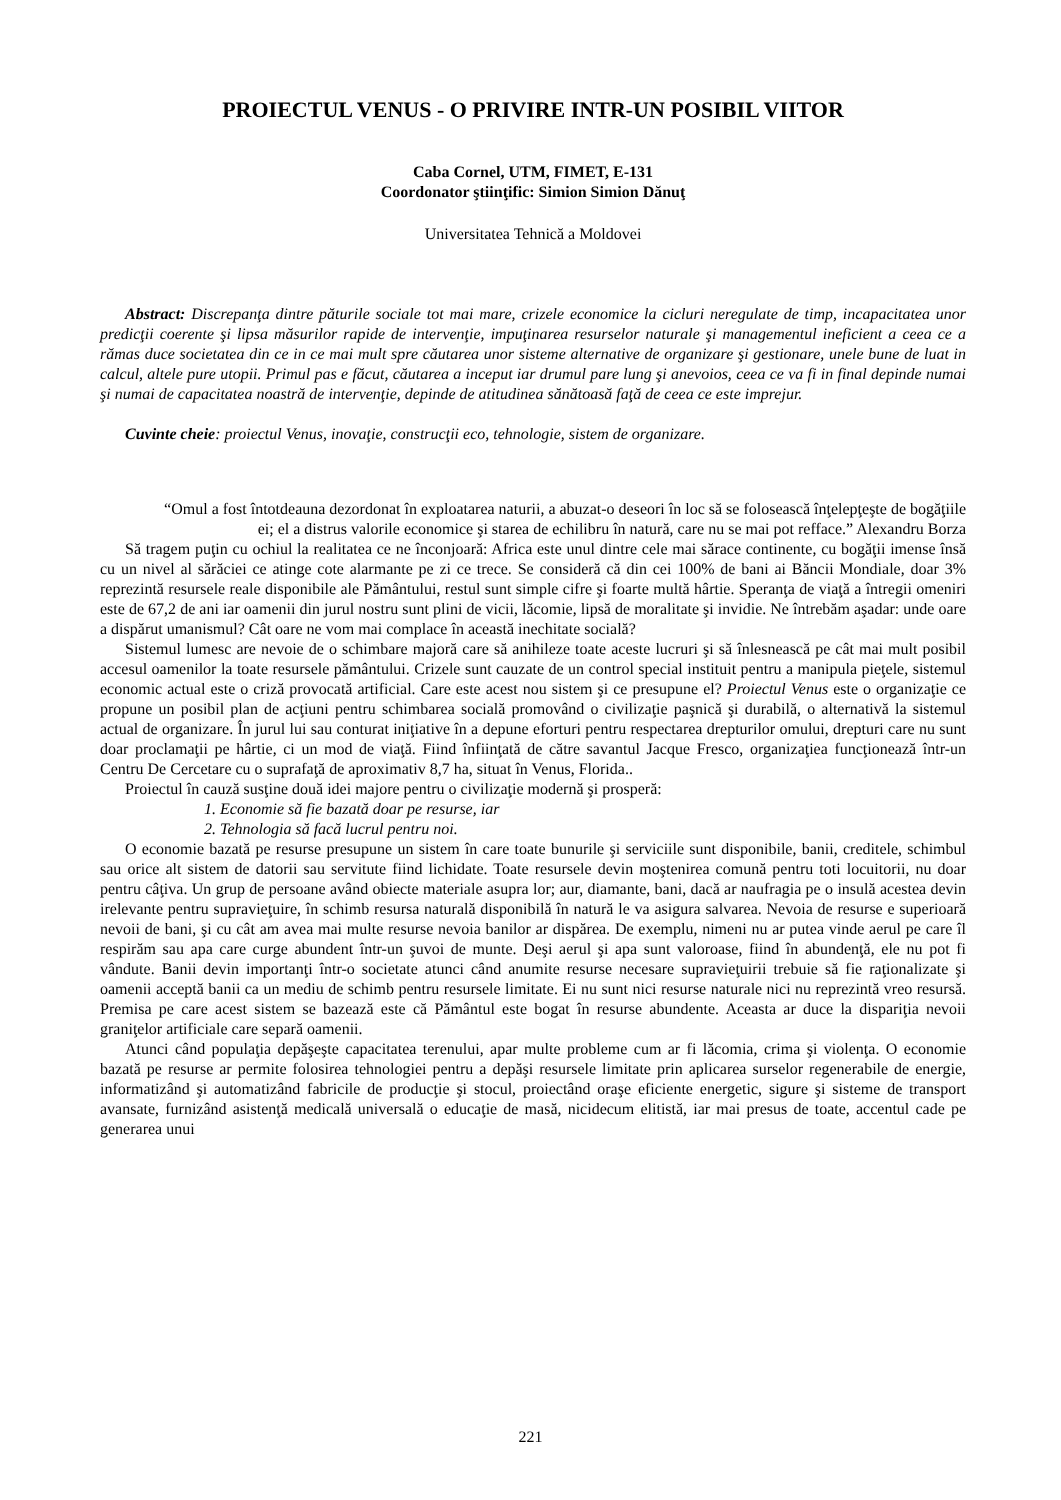PROIECTUL VENUS - O PRIVIRE INTR-UN POSIBIL VIITOR
Caba Cornel, UTM, FIMET, E-131
Coordonator ştiinţific: Simion Simion Dănuţ
Universitatea Tehnică a Moldovei
Abstract: Discrepanţa dintre păturile sociale tot mai mare, crizele economice la cicluri neregulate de timp, incapacitatea unor predicţii coerente şi lipsa măsurilor rapide de intervenţie, impuţinarea resurselor naturale şi managementul ineficient a ceea ce a rămas duce societatea din ce in ce mai mult spre căutarea unor sisteme alternative de organizare şi gestionare, unele bune de luat in calcul, altele pure utopii. Primul pas e făcut, căutarea a inceput iar drumul pare lung şi anevoios, ceea ce va fi in final depinde numai şi numai de capacitatea noastră de intervenţie, depinde de atitudinea sănătoasă faţă de ceea ce este imprejur.
Cuvinte cheie: proiectul Venus, inovaţie, construcţii eco, tehnologie, sistem de organizare.
“Omul a fost întotdeauna dezordonat în exploatarea naturii, a abuzat-o deseori în loc să se folosească înţelepţeşte de bogăţiile ei; el a distrus valorile economice şi starea de echilibru în natură, care nu se mai pot refface.” Alexandru Borza
Să tragem puţin cu ochiul la realitatea ce ne înconjoară: Africa este unul dintre cele mai sărace continente, cu bogăţii imense însă cu un nivel al sărăciei ce atinge cote alarmante pe zi ce trece. Se consideră că din cei 100% de bani ai Băncii Mondiale, doar 3% reprezintă resursele reale disponibile ale Pământului, restul sunt simple cifre şi foarte multă hârtie. Speranţa de viaţă a întregii omeniri este de 67,2 de ani iar oamenii din jurul nostru sunt plini de vicii, lăcomie, lipsă de moralitate şi invidie. Ne întrebăm aşadar: unde oare a dispărut umanismul? Cât oare ne vom mai complace în această inechitate socială?
Sistemul lumesc are nevoie de o schimbare majoră care să anihileze toate aceste lucruri şi să înlesnească pe cât mai mult posibil accesul oamenilor la toate resursele pământului. Crizele sunt cauzate de un control special instituit pentru a manipula pieţele, sistemul economic actual este o criză provocată artificial. Care este acest nou sistem şi ce presupune el? Proiectul Venus este o organizaţie ce propune un posibil plan de acţiuni pentru schimbarea socială promovând o civilizaţie paşnică şi durabilă, o alternativă la sistemul actual de organizare. În jurul lui sau conturat iniţiative în a depune eforturi pentru respectarea drepturilor omului, drepturi care nu sunt doar proclamaţii pe hârtie, ci un mod de viaţă. Fiind înfiinţată de către savantul Jacque Fresco, organizaţiea funcţionează într-un Centru De Cercetare cu o suprafaţă de aproximativ 8,7 ha, situat în Venus, Florida..
Proiectul în cauză susţine două idei majore pentru o civilizaţie modernă şi prosperă:
1. Economie să fie bazată doar pe resurse, iar
2. Tehnologia să facă lucrul pentru noi.
O economie bazată pe resurse presupune un sistem în care toate bunurile şi serviciile sunt disponibile, banii, creditele, schimbul sau orice alt sistem de datorii sau servitute fiind lichidate. Toate resursele devin moştenirea comună pentru toti locuitorii, nu doar pentru câţiva. Un grup de persoane având obiecte materiale asupra lor; aur, diamante, bani, dacă ar naufragia pe o insulă acestea devin irelevante pentru supravieţuire, în schimb resursa naturală disponibilă în natură le va asigura salvarea. Nevoia de resurse e superioară nevoii de bani, şi cu cât am avea mai multe resurse nevoia banilor ar dispărea. De exemplu, nimeni nu ar putea vinde aerul pe care îl respirăm sau apa care curge abundent într-un şuvoi de munte. Deşi aerul şi apa sunt valoroase, fiind în abundenţă, ele nu pot fi vândute. Banii devin importanţi într-o societate atunci când anumite resurse necesare supravieţuirii trebuie să fie raţionalizate şi oamenii acceptă banii ca un mediu de schimb pentru resursele limitate. Ei nu sunt nici resurse naturale nici nu reprezintă vreo resursă. Premisa pe care acest sistem se bazează este că Pământul este bogat în resurse abundente. Aceasta ar duce la dispariţia nevoii graniţelor artificiale care separă oamenii.
Atunci când populaţia depăşeşte capacitatea terenului, apar multe probleme cum ar fi lăcomia, crima şi violenţa. O economie bazată pe resurse ar permite folosirea tehnologiei pentru a depăşi resursele limitate prin aplicarea surselor regenerabile de energie, informatizând şi automatizând fabricile de producţie şi stocul, proiectând oraşe eficiente energetic, sigure şi sisteme de transport avansate, furnizând asistenţă medicală universală o educaţie de masă, nicidecum elitistă, iar mai presus de toate, accentul cade pe generarea unui
221